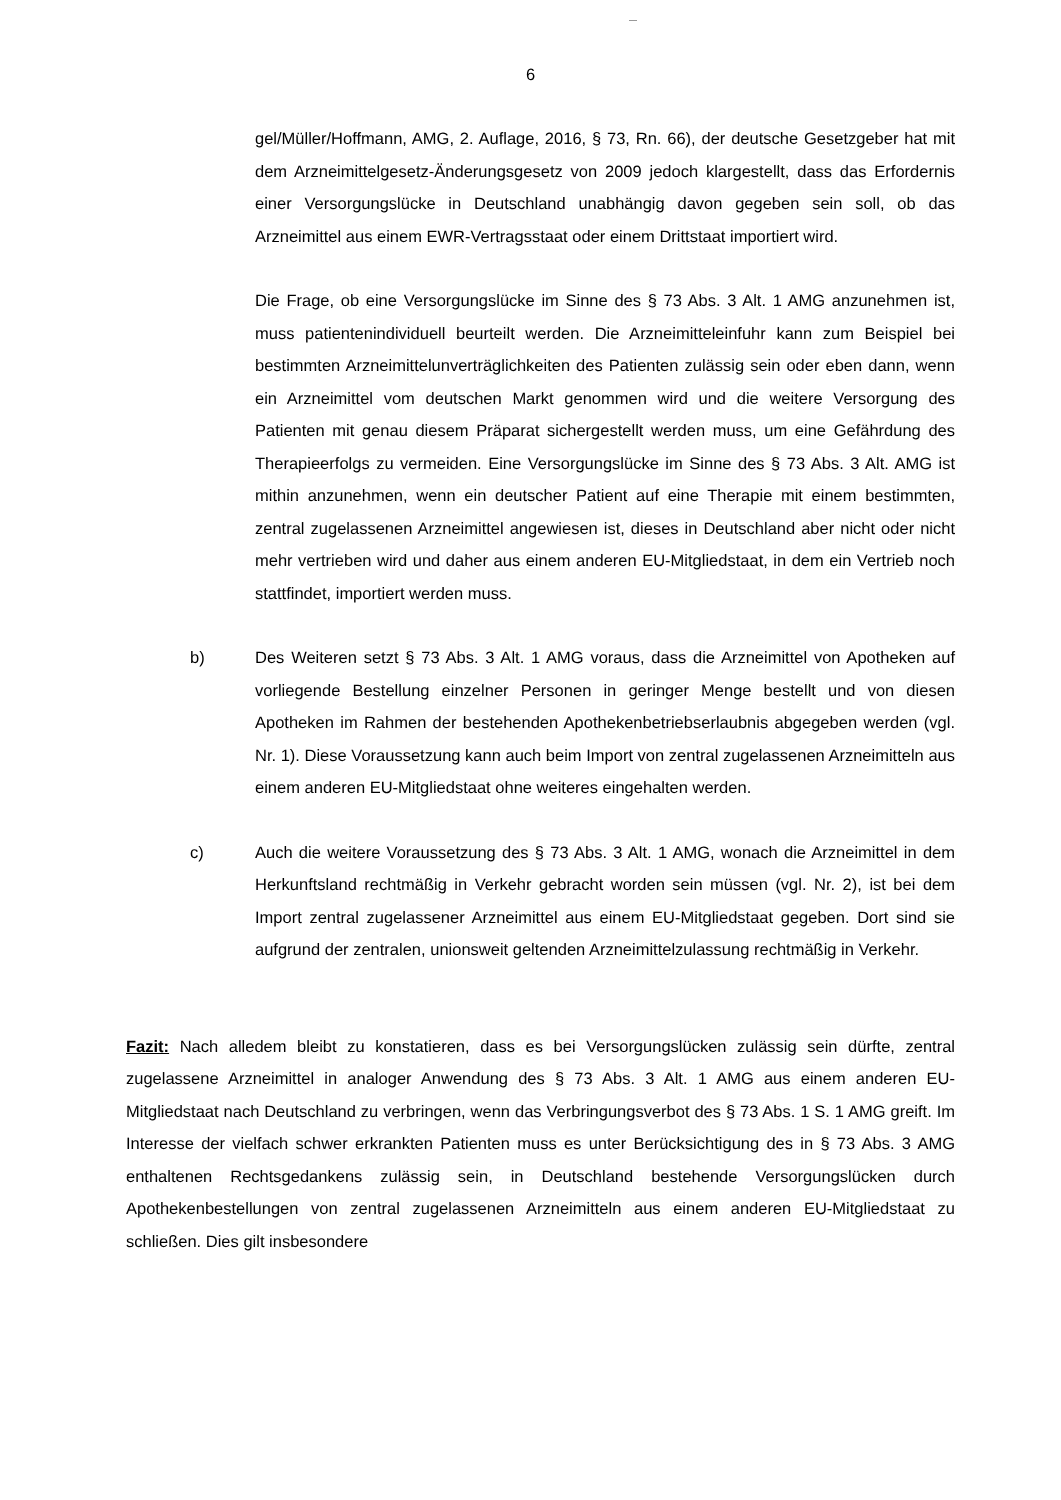6
gel/Müller/Hoffmann, AMG, 2. Auflage, 2016, § 73, Rn. 66), der deutsche Gesetzgeber hat mit dem Arzneimittelgesetz-Änderungsgesetz von 2009 jedoch klargestellt, dass das Erfordernis einer Versorgungslücke in Deutschland unabhängig davon gegeben sein soll, ob das Arzneimittel aus einem EWR-Vertragsstaat oder einem Drittstaat importiert wird.
Die Frage, ob eine Versorgungslücke im Sinne des § 73 Abs. 3 Alt. 1 AMG anzunehmen ist, muss patientenindividuell beurteilt werden. Die Arzneimitteleinfuhr kann zum Beispiel bei bestimmten Arzneimittelunverträglichkeiten des Patienten zulässig sein oder eben dann, wenn ein Arzneimittel vom deutschen Markt genommen wird und die weitere Versorgung des Patienten mit genau diesem Präparat sichergestellt werden muss, um eine Gefährdung des Therapieerfolgs zu vermeiden. Eine Versorgungslücke im Sinne des § 73 Abs. 3 Alt. AMG ist mithin anzunehmen, wenn ein deutscher Patient auf eine Therapie mit einem bestimmten, zentral zugelassenen Arzneimittel angewiesen ist, dieses in Deutschland aber nicht oder nicht mehr vertrieben wird und daher aus einem anderen EU-Mitgliedstaat, in dem ein Vertrieb noch stattfindet, importiert werden muss.
b) Des Weiteren setzt § 73 Abs. 3 Alt. 1 AMG voraus, dass die Arzneimittel von Apotheken auf vorliegende Bestellung einzelner Personen in geringer Menge bestellt und von diesen Apotheken im Rahmen der bestehenden Apothekenbetriebserlaubnis abgegeben werden (vgl. Nr. 1). Diese Voraussetzung kann auch beim Import von zentral zugelassenen Arzneimitteln aus einem anderen EU-Mitgliedstaat ohne weiteres eingehalten werden.
c) Auch die weitere Voraussetzung des § 73 Abs. 3 Alt. 1 AMG, wonach die Arzneimittel in dem Herkunftsland rechtmäßig in Verkehr gebracht worden sein müssen (vgl. Nr. 2), ist bei dem Import zentral zugelassener Arzneimittel aus einem EU-Mitgliedstaat gegeben. Dort sind sie aufgrund der zentralen, unionsweit geltenden Arzneimittelzulassung rechtmäßig in Verkehr.
Fazit: Nach alledem bleibt zu konstatieren, dass es bei Versorgungslücken zulässig sein dürfte, zentral zugelassene Arzneimittel in analoger Anwendung des § 73 Abs. 3 Alt. 1 AMG aus einem anderen EU-Mitgliedstaat nach Deutschland zu verbringen, wenn das Verbringungsverbot des § 73 Abs. 1 S. 1 AMG greift. Im Interesse der vielfach schwer erkrankten Patienten muss es unter Berücksichtigung des in § 73 Abs. 3 AMG enthaltenen Rechtsgedankens zulässig sein, in Deutschland bestehende Versorgungslücken durch Apothekenbestellungen von zentral zugelassenen Arzneimitteln aus einem anderen EU-Mitgliedstaat zu schließen. Dies gilt insbesondere